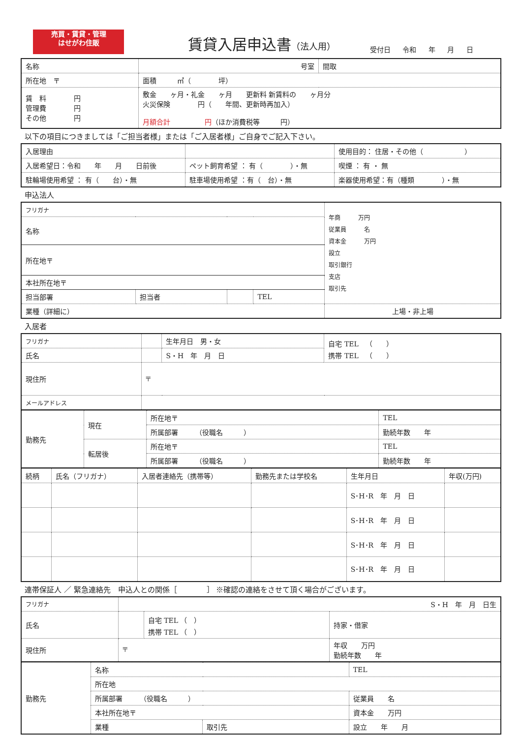売買・賃貸・管理
はせがわ住販
賃貸入居申込書（法人用）
受付日 令和 年 月 日
| 名称 | | 号室 | 間取 |
| 所在地 〒 | | 面積 ㎡（ 坪） | |
| 賃 料 円 管理費 円 その他 円 | 敷金 ヶ月・礼金 ヶ月 更新料 新賃料の ヶ月分 火災保険 円（ 年間、更新時再加入） 月額合計 円 （ほか消費税等 円） | | |
以下の項目につきましては「ご担当者様」または「ご入居者様」ご自身でご記入下さい。
| 入居理由 | | | 使用目的： 住居・その他（ ） | |
| 入居希望日：令和 年 月 日前後 | | ペット飼育希望 ： 有（ ）・無 | | 喫煙 ： 有 ・ 無 |
| 駐輪場使用希望 ： 有（ 台）・無 | | 駐車場使用希望 ：有（ 台）・無 | 楽器使用希望：有（種類 ）・無 | |
申込法人
| フリガナ | | | | 年商 万円 従業員 名 資本金 万円 設立 取引銀行 支店 取引先 |
| 名称 | | | | |
| 所在地〒 | | | | |
| 本社所在地〒 | | | | |
| 担当部署 | 担当者 | | TEL | |
| 業種（詳細に） | | | | 上場・非上場 |
入居者
| フリガナ | | 生年月日 男・女 | 自宅 TEL （ ） 携帯 TEL （ ） |
| 氏名 | | S・H 年 月 日 | |
| 現住所 | 〒 | | |
| メールアドレス | | | |
| 勤務先 | 現在 | 所在地〒 | TEL |
| | | 所属部署 （役職名 ） | 勤続年数 年 |
| | 転居後 | 所在地〒 | TEL |
| | | 所属部署 （役職名 ） | 勤続年数 年 |
| 続柄 | 氏名（フリガナ） | 入居者連絡先（携帯等） | 勤務先または学校名 | 生年月日 | 年収(万円) |
| --- | --- | --- | --- | --- | --- |
| | | | | S･H･R 年 月 日 | |
| | | | | S･H･R 年 月 日 | |
| | | | | S･H･R 年 月 日 | |
| | | | | S･H･R 年 月 日 | |
連帯保証人 ／ 緊急連絡先　申込人との関係［　　　　］ ※確認の連絡をさせて頂く場合がございます。
| フリガナ | S・H 年 月 日生 | | |
| 氏名 | | 自宅 TEL （ ） 携帯 TEL （ ） | 持家・借家 |
| 現住所 | 〒 | | 年収 万円 勤続年数 年 |
| 勤務先 | 名称 | | TEL |
| | 所在地 | | |
| | 所属部署 （役職名 ） | | 従業員 名 |
| | 本社所在地〒 | | 資本金 万円 |
| | 業種 | 取引先 | 設立 年 月 |